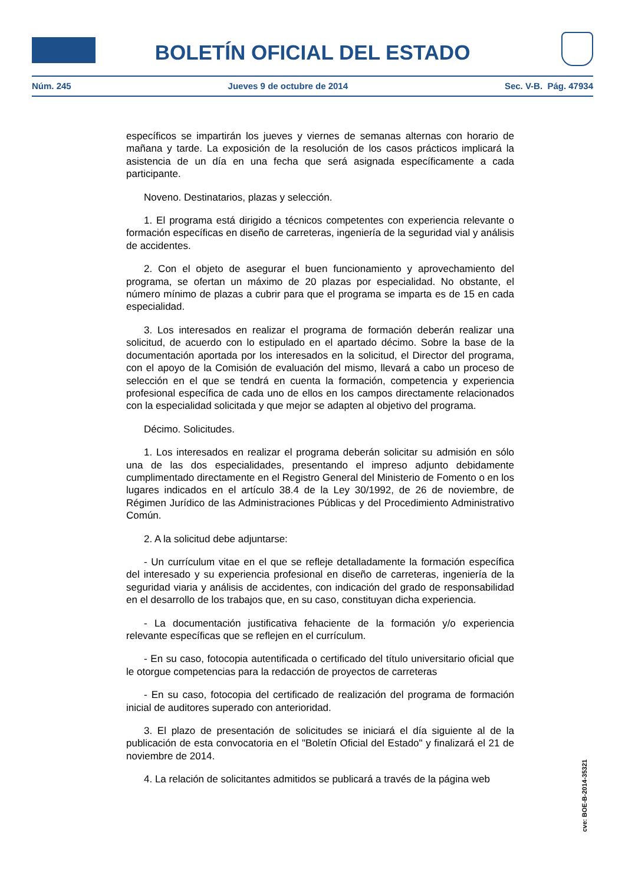BOLETÍN OFICIAL DEL ESTADO
Núm. 245 Jueves 9 de octubre de 2014 Sec. V-B. Pág. 47934
específicos se impartirán los jueves y viernes de semanas alternas con horario de mañana y tarde. La exposición de la resolución de los casos prácticos implicará la asistencia de un día en una fecha que será asignada específicamente a cada participante.
Noveno. Destinatarios, plazas y selección.
1. El programa está dirigido a técnicos competentes con experiencia relevante o formación específicas en diseño de carreteras, ingeniería de la seguridad vial y análisis de accidentes.
2. Con el objeto de asegurar el buen funcionamiento y aprovechamiento del programa, se ofertan un máximo de 20 plazas por especialidad. No obstante, el número mínimo de plazas a cubrir para que el programa se imparta es de 15 en cada especialidad.
3. Los interesados en realizar el programa de formación deberán realizar una solicitud, de acuerdo con lo estipulado en el apartado décimo. Sobre la base de la documentación aportada por los interesados en la solicitud, el Director del programa, con el apoyo de la Comisión de evaluación del mismo, llevará a cabo un proceso de selección en el que se tendrá en cuenta la formación, competencia y experiencia profesional específica de cada uno de ellos en los campos directamente relacionados con la especialidad solicitada y que mejor se adapten al objetivo del programa.
Décimo. Solicitudes.
1. Los interesados en realizar el programa deberán solicitar su admisión en sólo una de las dos especialidades, presentando el impreso adjunto debidamente cumplimentado directamente en el Registro General del Ministerio de Fomento o en los lugares indicados en el artículo 38.4 de la Ley 30/1992, de 26 de noviembre, de Régimen Jurídico de las Administraciones Públicas y del Procedimiento Administrativo Común.
2. A la solicitud debe adjuntarse:
- Un currículum vitae en el que se refleje detalladamente la formación específica del interesado y su experiencia profesional en diseño de carreteras, ingeniería de la seguridad viaria y análisis de accidentes, con indicación del grado de responsabilidad en el desarrollo de los trabajos que, en su caso, constituyan dicha experiencia.
- La documentación justificativa fehaciente de la formación y/o experiencia relevante específicas que se reflejen en el currículum.
- En su caso, fotocopia autentificada o certificado del título universitario oficial que le otorgue competencias para la redacción de proyectos de carreteras
- En su caso, fotocopia del certificado de realización del programa de formación inicial de auditores superado con anterioridad.
3. El plazo de presentación de solicitudes se iniciará el día siguiente al de la publicación de esta convocatoria en el "Boletín Oficial del Estado" y finalizará el 21 de noviembre de 2014.
4. La relación de solicitantes admitidos se publicará a través de la página web
cve: BOE-B-2014-35321